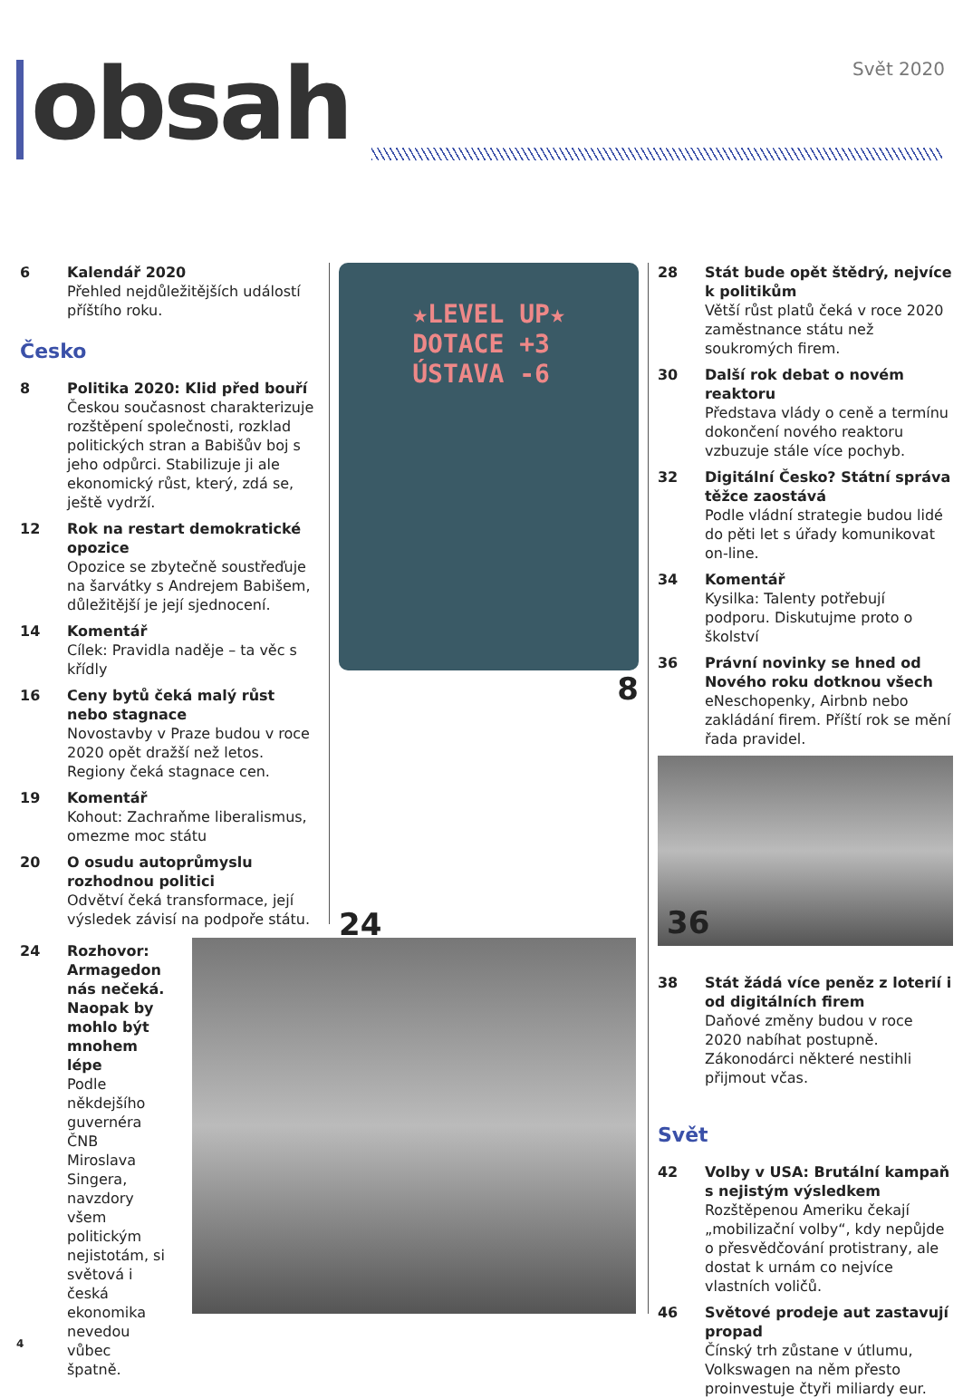obsah Svět 2020
6 Kalendář 2020
Přehled nejdůležitějších událostí příštího roku.
Česko
8 Politika 2020: Klid před bouří
Českou současnost charakterizuje rozštěpení společnosti, rozklad politických stran a Babišův boj s jeho odpůrci. Stabilizuje ji ale ekonomický růst, který, zdá se, ještě vydrží.
12 Rok na restart demokratické opozice
Opozice se zbytečně soustřeďuje na šarvátky s Andrejem Babišem, důležitější je její sjednocení.
14 Komentář
Cílek: Pravidla naděje – ta věc s křídly
16 Ceny bytů čeká malý růst nebo stagnace
Novostavby v Praze budou v roce 2020 opět dražší než letos. Regiony čeká stagnace cen.
19 Komentář
Kohout: Zachraňme liberalismus, omezme moc státu
20 O osudu autoprůmyslu rozhodnou politici
Odvětví čeká transformace, její výsledek závisí na podpoře státu.
24 Rozhovor: Armagedon nás nečeká. Naopak by mohlo být mnohem lépe
Podle někdejšího guvernéra ČNB Miroslava Singera, navzdory všem politickým nejistotám, si světová i česká ekonomika nevedou vůbec špatně.
★LEVEL UP★
DOTACE +3
ÚSTAVA -6
8
24
28 Stát bude opět štědrý, nejvíce k politikům
Větší růst platů čeká v roce 2020 zaměstnance státu než soukromých firem.
30 Další rok debat o novém reaktoru
Představa vlády o ceně a termínu dokončení nového reaktoru vzbuzuje stále více pochyb.
32 Digitální Česko? Státní správa těžce zaostává
Podle vládní strategie budou lidé do pěti let s úřady komunikovat on-line.
34 Komentář
Kysilka: Talenty potřebují podporu. Diskutujme proto o školství
36 Právní novinky se hned od Nového roku dotknou všech
eNeschopenky, Airbnb nebo zakládání firem. Příští rok se mění řada pravidel.
36
38 Stát žádá více peněz z loterií i od digitálních firem
Daňové změny budou v roce 2020 nabíhat postupně. Zákonodárci některé nestihli přijmout včas.
Svět
42 Volby v USA: Brutální kampaň s nejistým výsledkem
Rozštěpenou Ameriku čekají „mobilizační volby“, kdy nepůjde o přesvědčování protistrany, ale dostat k urnám co nejvíce vlastních voličů.
46 Světové prodeje aut zastavují propad
Čínský trh zůstane v útlumu, Volkswagen na něm přesto proinvestuje čtyři miliardy eur.
4